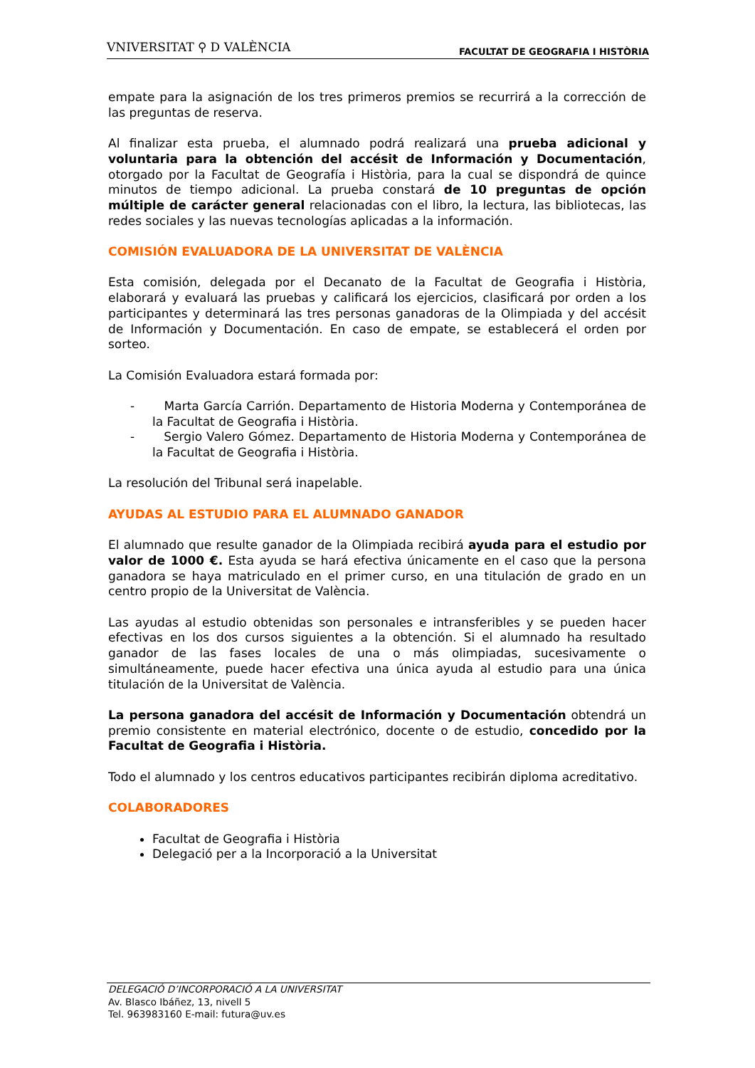VNIVERSITAT ⚲ D VALÈNCIA FACULTAT DE GEOGRAFIA I HISTÒRIA
empate para la asignación de los tres primeros premios se recurrirá a la corrección de las preguntas de reserva.
Al finalizar esta prueba, el alumnado podrá realizará una prueba adicional y voluntaria para la obtención del accésit de Información y Documentación, otorgado por la Facultat de Geografía i Història, para la cual se dispondrá de quince minutos de tiempo adicional. La prueba constará de 10 preguntas de opción múltiple de carácter general relacionadas con el libro, la lectura, las bibliotecas, las redes sociales y las nuevas tecnologías aplicadas a la información.
COMISIÓN EVALUADORA DE LA UNIVERSITAT DE VALÈNCIA
Esta comisión, delegada por el Decanato de la Facultat de Geografia i Història, elaborará y evaluará las pruebas y calificará los ejercicios, clasificará por orden a los participantes y determinará las tres personas ganadoras de la Olimpiada y del accésit de Información y Documentación. En caso de empate, se establecerá el orden por sorteo.
La Comisión Evaluadora estará formada por:
- Marta García Carrión. Departamento de Historia Moderna y Contemporánea de la Facultat de Geografia i Història.
- Sergio Valero Gómez. Departamento de Historia Moderna y Contemporánea de la Facultat de Geografia i Història.
La resolución del Tribunal será inapelable.
AYUDAS AL ESTUDIO PARA EL ALUMNADO GANADOR
El alumnado que resulte ganador de la Olimpiada recibirá ayuda para el estudio por valor de 1000 €. Esta ayuda se hará efectiva únicamente en el caso que la persona ganadora se haya matriculado en el primer curso, en una titulación de grado en un centro propio de la Universitat de València.
Las ayudas al estudio obtenidas son personales e intransferibles y se pueden hacer efectivas en los dos cursos siguientes a la obtención. Si el alumnado ha resultado ganador de las fases locales de una o más olimpiadas, sucesivamente o simultáneamente, puede hacer efectiva una única ayuda al estudio para una única titulación de la Universitat de València.
La persona ganadora del accésit de Información y Documentación obtendrá un premio consistente en material electrónico, docente o de estudio, concedido por la Facultat de Geografia i Història.
Todo el alumnado y los centros educativos participantes recibirán diploma acreditativo.
COLABORADORES
Facultat de Geografia i Història
Delegació per a la Incorporació a la Universitat
DELEGACIÓ D’INCORPORACIÓ A LA UNIVERSITAT
Av. Blasco Ibáñez, 13, nivell 5
Tel. 963983160 E-mail: futura@uv.es